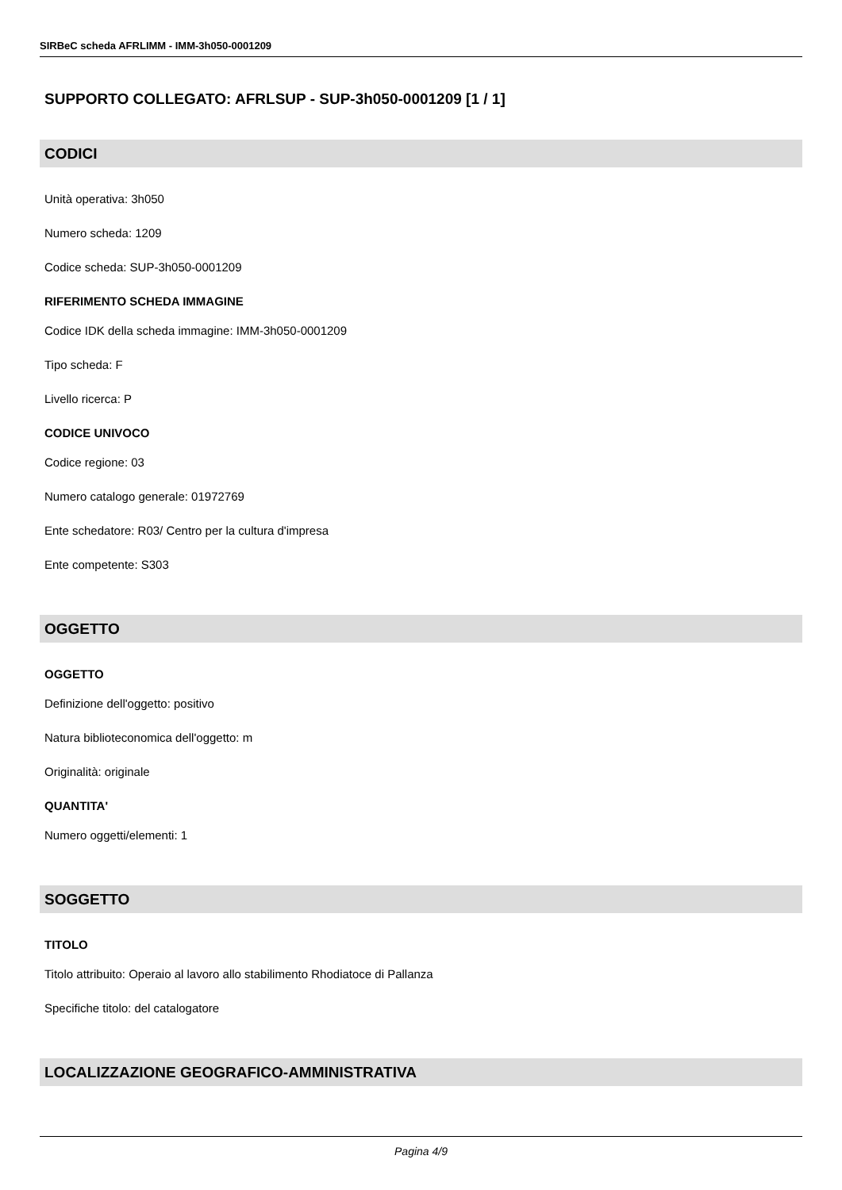SIRBeC scheda AFRLIMM - IMM-3h050-0001209
SUPPORTO COLLEGATO: AFRLSUP - SUP-3h050-0001209 [1 / 1]
CODICI
Unità operativa: 3h050
Numero scheda: 1209
Codice scheda: SUP-3h050-0001209
RIFERIMENTO SCHEDA IMMAGINE
Codice IDK della scheda immagine: IMM-3h050-0001209
Tipo scheda: F
Livello ricerca: P
CODICE UNIVOCO
Codice regione: 03
Numero catalogo generale: 01972769
Ente schedatore: R03/ Centro per la cultura d'impresa
Ente competente: S303
OGGETTO
OGGETTO
Definizione dell'oggetto: positivo
Natura biblioteconomica dell'oggetto: m
Originalità: originale
QUANTITA'
Numero oggetti/elementi: 1
SOGGETTO
TITOLO
Titolo attribuito: Operaio al lavoro allo stabilimento Rhodiatoce di Pallanza
Specifiche titolo: del catalogatore
LOCALIZZAZIONE GEOGRAFICO-AMMINISTRATIVA
Pagina 4/9